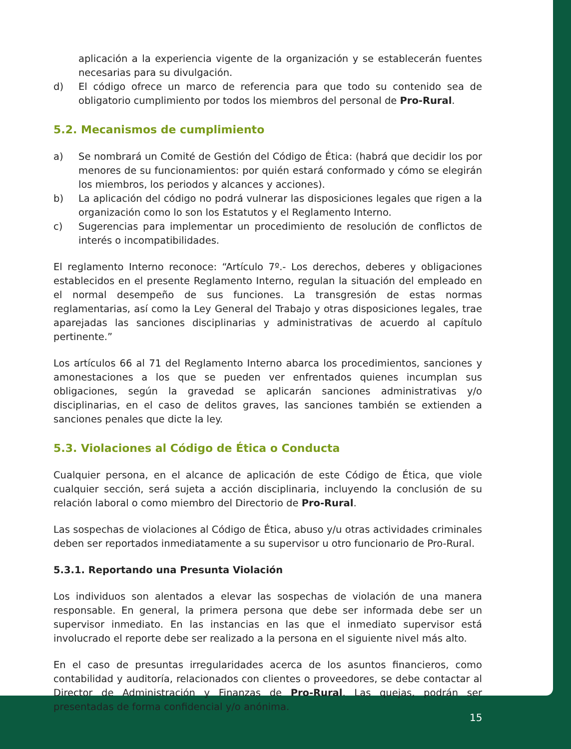aplicación a la experiencia vigente de la organización y se establecerán fuentes necesarias para su divulgación.
d) El código ofrece un marco de referencia para que todo su contenido sea de obligatorio cumplimiento por todos los miembros del personal de Pro-Rural.
5.2. Mecanismos de cumplimiento
a) Se nombrará un Comité de Gestión del Código de Ética: (habrá que decidir los por menores de su funcionamientos: por quién estará conformado y cómo se elegirán los miembros, los periodos y alcances y acciones).
b) La aplicación del código no podrá vulnerar las disposiciones legales que rigen a la organización como lo son los Estatutos y el Reglamento Interno.
c) Sugerencias para implementar un procedimiento de resolución de conflictos de interés o incompatibilidades.
El reglamento Interno reconoce: “Artículo 7º.- Los derechos, deberes y obligaciones establecidos en el presente Reglamento Interno, regulan la situación del empleado en el normal desempeño de sus funciones. La transgresión de estas normas reglamentarias, así como la Ley General del Trabajo y otras disposiciones legales, trae aparejadas las sanciones disciplinarias y administrativas de acuerdo al capítulo pertinente.”
Los artículos 66 al 71 del Reglamento Interno abarca los procedimientos, sanciones y amonestaciones a los que se pueden ver enfrentados quienes incumplan sus obligaciones, según la gravedad se aplicarán sanciones administrativas y/o disciplinarias, en el caso de delitos graves, las sanciones también se extienden a sanciones penales que dicte la ley.
5.3. Violaciones al Código de Ética o Conducta
Cualquier persona, en el alcance de aplicación de este Código de Ética, que viole cualquier sección, será sujeta a acción disciplinaria, incluyendo la conclusión de su relación laboral o como miembro del Directorio de Pro-Rural.
Las sospechas de violaciones al Código de Ética, abuso y/u otras actividades criminales deben ser reportados inmediatamente a su supervisor u otro funcionario de Pro-Rural.
5.3.1. Reportando una Presunta Violación
Los individuos son alentados a elevar las sospechas de violación de una manera responsable. En general, la primera persona que debe ser informada debe ser un supervisor inmediato. En las instancias en las que el inmediato supervisor está involucrado el reporte debe ser realizado a la persona en el siguiente nivel más alto.
En el caso de presuntas irregularidades acerca de los asuntos financieros, como contabilidad y auditoría, relacionados con clientes o proveedores, se debe contactar al Director de Administración y Finanzas de Pro-Rural. Las quejas, podrán ser presentadas de forma confidencial y/o anónima.
15